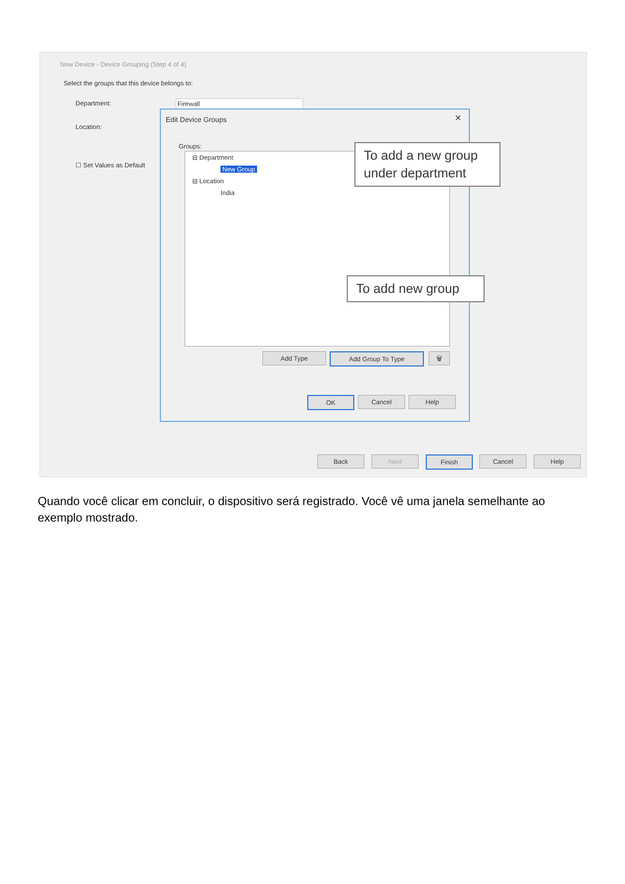New Device - Device Grouping (Step 4 of 4)
Select the groups that this device belongs to:
Department: Firewall
Location:
☐ Set Values as Default
Edit Device Groups ✕
Groups:
⊟ Department
New Group
⊟ Location
India
Add Type Add Group To Type 🗑
OK Cancel Help
To add a new group under department
To add new group
Back Next Finish Cancel Help
Quando você clicar em concluir, o dispositivo será registrado. Você vê uma janela semelhante ao exemplo mostrado.